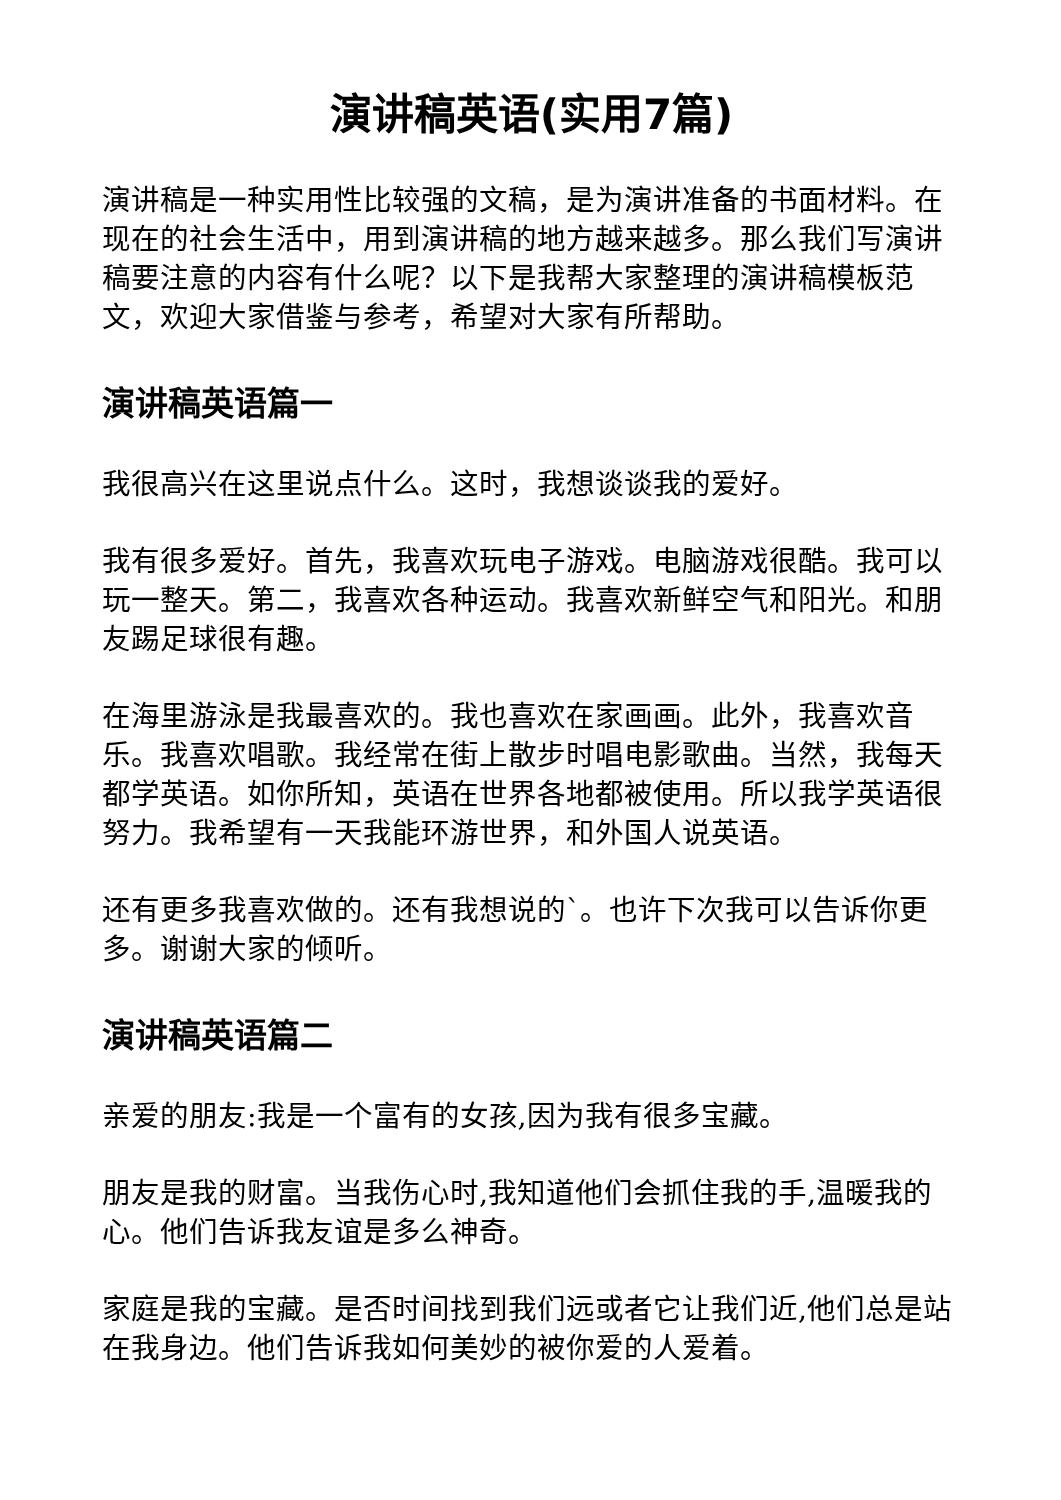演讲稿英语(实用7篇)
演讲稿是一种实用性比较强的文稿，是为演讲准备的书面材料。在现在的社会生活中，用到演讲稿的地方越来越多。那么我们写演讲稿要注意的内容有什么呢？以下是我帮大家整理的演讲稿模板范文，欢迎大家借鉴与参考，希望对大家有所帮助。
演讲稿英语篇一
我很高兴在这里说点什么。这时，我想谈谈我的爱好。
我有很多爱好。首先，我喜欢玩电子游戏。电脑游戏很酷。我可以玩一整天。第二，我喜欢各种运动。我喜欢新鲜空气和阳光。和朋友踢足球很有趣。
在海里游泳是我最喜欢的。我也喜欢在家画画。此外，我喜欢音乐。我喜欢唱歌。我经常在街上散步时唱电影歌曲。当然，我每天都学英语。如你所知，英语在世界各地都被使用。所以我学英语很努力。我希望有一天我能环游世界，和外国人说英语。
还有更多我喜欢做的。还有我想说的`。也许下次我可以告诉你更多。谢谢大家的倾听。
演讲稿英语篇二
亲爱的朋友:我是一个富有的女孩,因为我有很多宝藏。
朋友是我的财富。当我伤心时,我知道他们会抓住我的手,温暖我的心。他们告诉我友谊是多么神奇。
家庭是我的宝藏。是否时间找到我们远或者它让我们近,他们总是站在我身边。他们告诉我如何美妙的被你爱的人爱着。